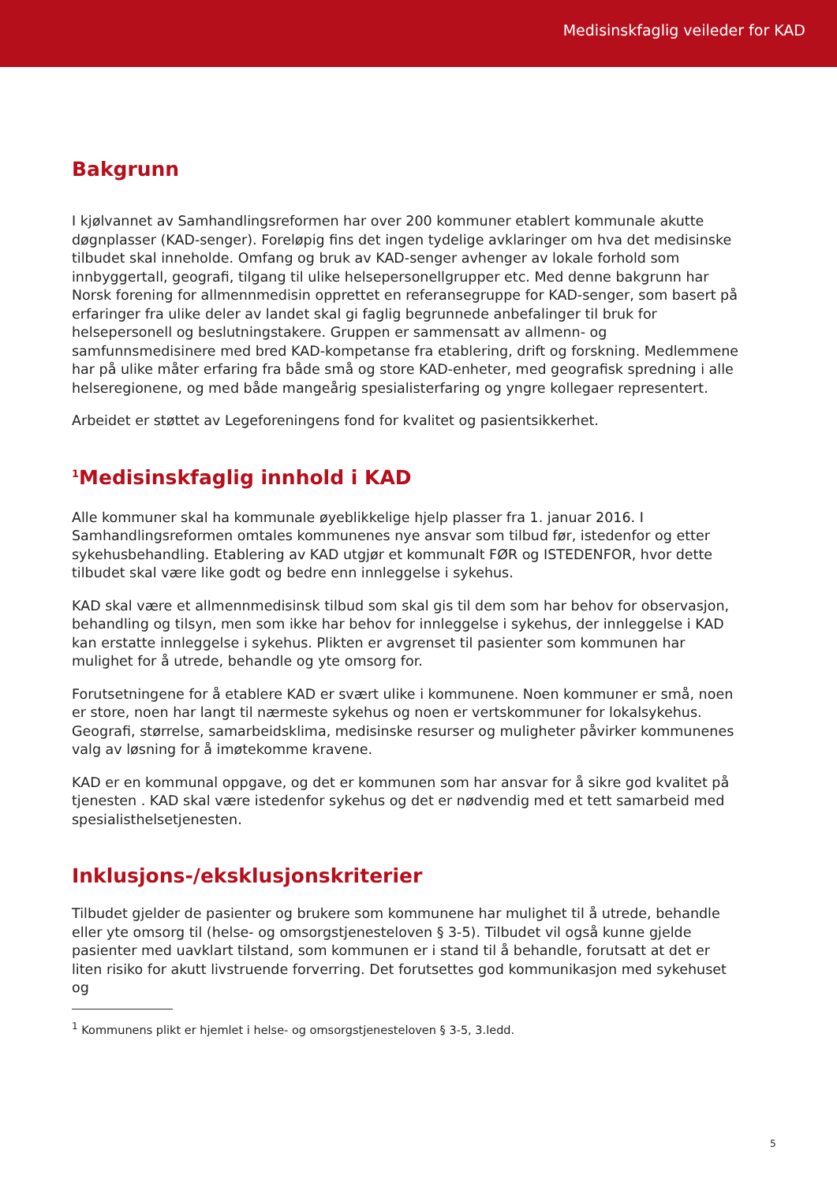Medisinskfaglig veileder for KAD
Bakgrunn
I kjølvannet av Samhandlingsreformen har over 200 kommuner etablert kommunale akutte døgnplasser (KAD-senger). Foreløpig fins det ingen tydelige avklaringer om hva det medisinske tilbudet skal inneholde. Omfang og bruk av KAD-senger avhenger av lokale forhold som innbyggertall, geografi, tilgang til ulike helsepersonellgrupper etc. Med denne bakgrunn har Norsk forening for allmennmedisin opprettet en referansegruppe for KAD-senger, som basert på erfaringer fra ulike deler av landet skal gi faglig begrunnede anbefalinger til bruk for helsepersonell og beslutningstakere. Gruppen er sammensatt av allmenn- og samfunnsmedisinere med bred KAD-kompetanse fra etablering, drift og forskning. Medlemmene har på ulike måter erfaring fra både små og store KAD-enheter, med geografisk spredning i alle helseregionene, og med både mangeårig spesialisterfaring og yngre kollegaer representert.
Arbeidet er støttet av Legeforeningens fond for kvalitet og pasientsikkerhet.
<sup>1</sup> Medisinskfaglig innhold i KAD
Alle kommuner skal ha kommunale øyeblikkelige hjelp plasser fra 1. januar 2016. I Samhandlingsreformen omtales kommunenes nye ansvar som tilbud før, istedenfor og etter sykehusbehandling. Etablering av KAD utgjør et kommunalt FØR og ISTEDENFOR, hvor dette tilbudet skal være like godt og bedre enn innleggelse i sykehus.
KAD skal være et allmennmedisinsk tilbud som skal gis til dem som har behov for observasjon, behandling og tilsyn, men som ikke har behov for innleggelse i sykehus, der innleggelse i KAD kan erstatte innleggelse i sykehus. Plikten er avgrenset til pasienter som kommunen har mulighet for å utrede, behandle og yte omsorg for.
Forutsetningene for å etablere KAD er svært ulike i kommunene. Noen kommuner er små, noen er store, noen har langt til nærmeste sykehus og noen er vertskommuner for lokalsykehus. Geografi, størrelse, samarbeidsklima, medisinske resurser og muligheter påvirker kommunenes valg av løsning for å imøtekomme kravene.
KAD er en kommunal oppgave, og det er kommunen som har ansvar for å sikre god kvalitet på tjenesten . KAD skal være istedenfor sykehus og det er nødvendig med et tett samarbeid med spesialisthelsetjenesten.
Inklusjons-/eksklusjonskriterier
Tilbudet gjelder de pasienter og brukere som kommunene har mulighet til å utrede, behandle eller yte omsorg til (helse- og omsorgstjenesteloven § 3-5). Tilbudet vil også kunne gjelde pasienter med uavklart tilstand, som kommunen er i stand til å behandle, forutsatt at det er liten risiko for akutt livstruende forverring. Det forutsettes god kommunikasjon med sykehuset og
<sup>1</sup> Kommunens plikt er hjemlet i helse- og omsorgstjenesteloven § 3-5, 3.ledd.
5